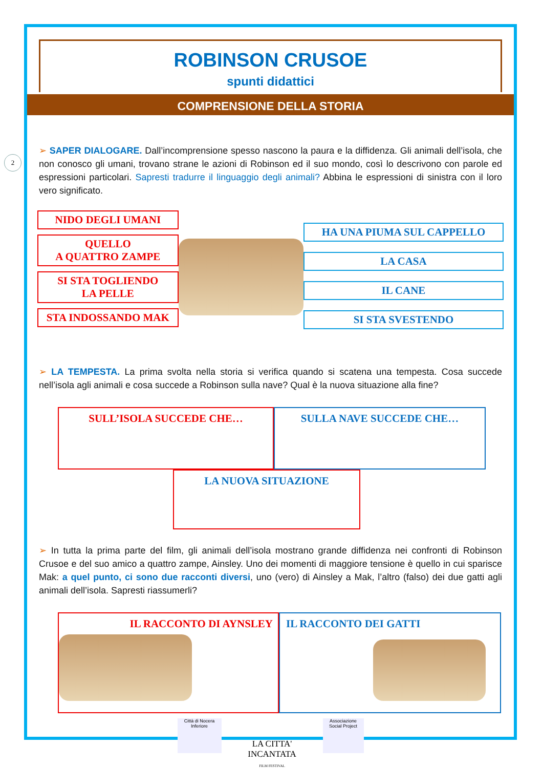2
ROBINSON CRUSOE
spunti didattici
COMPRENSIONE DELLA STORIA
➢ SAPER DIALOGARE. Dall’incomprensione spesso nascono la paura e la diffidenza. Gli animali dell’isola, che non conosco gli umani, trovano strane le azioni di Robinson ed il suo mondo, così lo descrivono con parole ed espressioni particolari. Sapresti tradurre il linguaggio degli animali? Abbina le espressioni di sinistra con il loro vero significato.
NIDO DEGLI UMANI
QUELLO
A QUATTRO ZAMPE
SI STA TOGLIENDO
LA PELLE
STA INDOSSANDO MAK
HA UNA PIUMA SUL CAPPELLO
LA CASA
IL CANE
SI STA SVESTENDO
➢ LA TEMPESTA. La prima svolta nella storia si verifica quando si scatena una tempesta. Cosa succede nell’isola agli animali e cosa succede a Robinson sulla nave? Qual è la nuova situazione alla fine?
SULL’ISOLA SUCCEDE CHE… SULLA NAVE SUCCEDE CHE…
LA NUOVA SITUAZIONE
➢ In tutta la prima parte del film, gli animali dell’isola mostrano grande diffidenza nei confronti di Robinson Crusoe e del suo amico a quattro zampe, Ainsley. Uno dei momenti di maggiore tensione è quello in cui sparisce Mak: a quel punto, ci sono due racconti diversi, uno (vero) di Ainsley a Mak, l’altro (falso) dei due gatti agli animali dell’isola. Sapresti riassumerli?
IL RACCONTO DI AYNSLEY IL RACCONTO DEI GATTI
Città di Nocera Inferiore
LA CITTA' INCANTATA
FILM FESTIVAL
Associazione Social Project